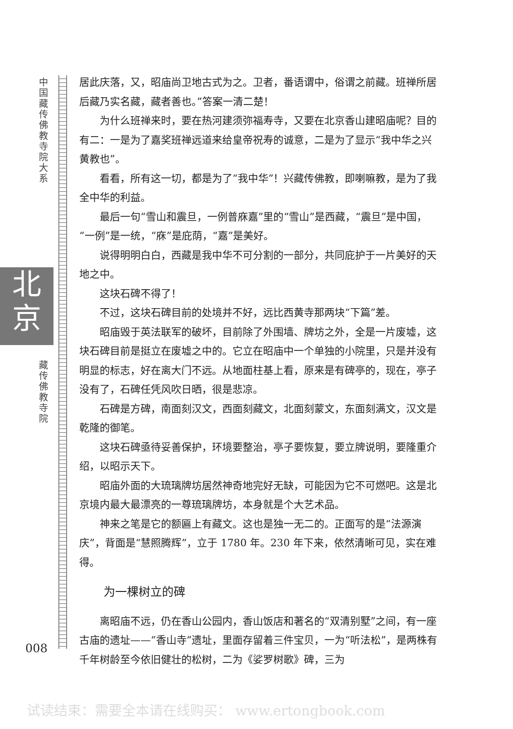中国藏传佛教寺院大系
北
京
藏传佛教寺院
008
居此庆落，又，昭庙尚卫地古式为之。卫者，番语谓中，俗谓之前藏。班禅所居后藏乃实名藏，藏者善也。”答案一清二楚！
为什么班禅来时，要在热河建须弥福寿寺，又要在北京香山建昭庙呢？目的有二：一是为了嘉奖班禅远道来给皇帝祝寿的诚意，二是为了显示“我中华之兴黄教也”。
看看，所有这一切，都是为了“我中华”！兴藏传佛教，即喇嘛教，是为了我全中华的利益。
最后一句“雪山和震旦，一例普庥嘉”里的“雪山”是西藏，“震旦”是中国，“一例”是一统，“庥”是庇荫，“嘉”是美好。
说得明明白白，西藏是我中华不可分割的一部分，共同庇护于一片美好的天地之中。
这块石碑不得了！
不过，这块石碑目前的处境并不好，远比西黄寺那两块“下篇”差。
昭庙毁于英法联军的破坏，目前除了外围墙、牌坊之外，全是一片废墟，这块石碑目前是挺立在废墟之中的。它立在昭庙中一个单独的小院里，只是并没有明显的标志，好在离大门不远。从地面柱基上看，原来是有碑亭的，现在，亭子没有了，石碑任凭风吹日晒，很是悲凉。
石碑是方碑，南面刻汉文，西面刻藏文，北面刻蒙文，东面刻满文，汉文是乾隆的御笔。
这块石碑亟待妥善保护，环境要整治，亭子要恢复，要立牌说明，要隆重介绍，以昭示天下。
昭庙外面的大琉璃牌坊居然神奇地完好无缺，可能因为它不可燃吧。这是北京境内最大最漂亮的一尊琉璃牌坊，本身就是个大艺术品。
神来之笔是它的额匾上有藏文。这也是独一无二的。正面写的是“法源演庆”，背面是“慧照腾辉”，立于 1780 年。230 年下来，依然清晰可见，实在难得。
为一棵树立的碑
离昭庙不远，仍在香山公园内，香山饭店和著名的“双清别墅”之间，有一座古庙的遗址——“香山寺”遗址，里面存留着三件宝贝，一为“听法松”，是两株有千年树龄至今依旧健壮的松树，二为《娑罗树歌》碑，三为
试读结束：需要全本请在线购买： www.ertongbook.com